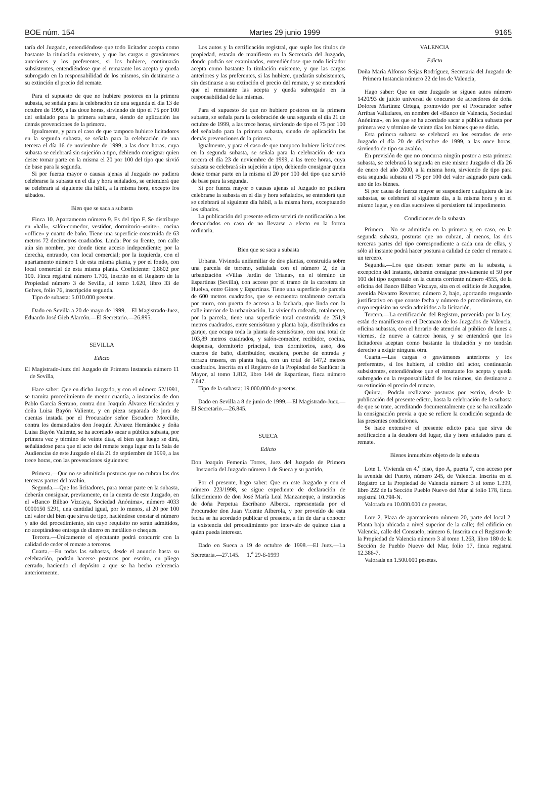BOE núm. 154 Martes 29 junio 1999 9165
taría del Juzgado, entendiéndose que todo licitador acepta como bastante la titulación existente, y que las cargas o gravámenes anteriores y los preferentes, si los hubiere, continuarán subsistentes, entendiéndose que el rematante los acepta y queda subrogado en la responsabilidad de los mismos, sin destinarse a su extinción el precio del remate.
Para el supuesto de que no hubiere postores en la primera subasta, se señala para la celebración de una segunda el día 13 de octubre de 1999, a las doce horas, sirviendo de tipo el 75 por 100 del señalado para la primera subasta, siendo de aplicación las demás prevenciones de la primera.
Igualmente, y para el caso de que tampoco hubiere licitadores en la segunda subasta, se señala para la celebración de una tercera el día 16 de noviembre de 1999, a las doce horas, cuya subasta se celebrará sin sujeción a tipo, debiendo consignar quien desee tomar parte en la misma el 20 por 100 del tipo que sirvió de base para la segunda.
Si por fuerza mayor o causas ajenas al Juzgado no pudiera celebrarse la subasta en el día y hora señalados, se entenderá que se celebrará al siguiente día hábil, a la misma hora, excepto los sábados.
Bien que se saca a subasta
Finca 10. Apartamento número 9. Es del tipo F. Se distribuye en «hall», salón-comedor, vestidor, dormitorio-«suite», cocina «office» y cuarto de baño. Tiene una superficie construida de 63 metros 72 decímetros cuadrados. Linda: Por su frente, con calle aún sin nombre, por donde tiene acceso independiente; por la derecha, entrando, con local comercial; por la izquierda, con el apartamento número 1 de esta misma planta, y por el fondo, con local comercial de esta misma planta. Coeficiente: 0,8602 por 100. Finca registral número 1.706, inscrito en el Registro de la Propiedad número 3 de Sevilla, al tomo 1.620, libro 33 de Gelves, folio 76, inscripción segunda.
Tipo de subasta: 5.010.000 pesetas.
Dado en Sevilla a 20 de mayo de 1999.—El Magistrado-Juez, Eduardo José Gieb Alarcón.—El Secretario.—26.895.
SEVILLA
Edicto
El Magistrado-Juez del Juzgado de Primera Instancia número 11 de Sevilla,
Hace saber: Que en dicho Juzgado, y con el número 52/1991, se tramita procedimiento de menor cuantía, a instancias de don Pablo García Serrano, contra don Joaquín Álvarez Hernández y doña Luisa Bayón Valiente, y en pieza separada de jura de cuentas instada por el Procurador señor Escudero Morcillo, contra los demandados don Joaquín Álvarez Hernández y doña Luisa Bayón Valiente, se ha acordado sacar a pública subasta, por primera vez y término de veinte días, el bien que luego se dirá, señalándose para que el acto del remate tenga lugar en la Sala de Audiencias de este Juzgado el día 21 de septiembre de 1999, a las trece horas, con las prevenciones siguientes:
Primera.—Que no se admitirán posturas que no cubran las dos terceras partes del avalúo.
Segunda.—Que los licitadores, para tomar parte en la subasta, deberán consignar, previamente, en la cuenta de este Juzgado, en el «Banco Bilbao Vizcaya, Sociedad Anónima», número 4033 0000150 5291, una cantidad igual, por lo menos, al 20 por 100 del valor del bien que sirva de tipo, haciéndose constar el número y año del procedimiento, sin cuyo requisito no serán admitidos, no aceptándose entrega de dinero en metálico o cheques.
Tercera.—Únicamente el ejecutante podrá concurrir con la calidad de ceder el remate a terceros.
Cuarta.—En todas las subastas, desde el anuncio hasta su celebración, podrán hacerse posturas por escrito, en pliego cerrado, haciendo el depósito a que se ha hecho referencia anteriormente.
Los autos y la certificación registral, que suple los títulos de propiedad, estarán de manifiesto en la Secretaría del Juzgado, donde podrán ser examinados, entendiéndose que todo licitador acepta como bastante la titulación existente, y que las cargas anteriores y las preferentes, si las hubiere, quedarán subsistentes, sin destinarse a su extinción el precio del remate, y se entenderá que el rematante las acepta y queda subrogado en la responsabilidad de las mismas.
Para el supuesto de que no hubiere postores en la primera subasta, se señala para la celebración de una segunda el día 21 de octubre de 1999, a las trece horas, sirviendo de tipo el 75 por 100 del señalado para la primera subasta, siendo de aplicación las demás prevenciones de la primera.
Igualmente, y para el caso de que tampoco hubiere licitadores en la segunda subasta, se señala para la celebración de una tercera el día 23 de noviembre de 1999, a las trece horas, cuya subasta se celebrará sin sujeción a tipo, debiendo consignar quien desee tomar parte en la misma el 20 por 100 del tipo que sirvió de base para la segunda.
Si por fuerza mayor o causas ajenas al Juzgado no pudiera celebrarse la subasta en el día y hora señalados, se entenderá que se celebrará al siguiente día hábil, a la misma hora, exceptuando los sábados.
La publicación del presente edicto servirá de notificación a los demandados en caso de no llevarse a efecto en la forma ordinaria.
Bien que se saca a subasta
Urbana. Vivienda unifamiliar de dos plantas, construida sobre una parcela de terreno, señalada con el número 2, de la urbanización «Villas Jardín de Triana», en el término de Espartinas (Sevilla), con acceso por el tramo de la carretera de Huelva, entre Gines y Espartinas. Tiene una superficie de parcela de 600 metros cuadrados, que se encuentra totalmente cercada por muro, con puerta de acceso a la fachada, que linda con la calle interior de la urbanización. La vivienda rodeada, totalmente, por la parcela, tiene una superficie total construida de 251,9 metros cuadrados, entre semisótano y planta baja, distribuidos en garaje, que ocupa toda la planta de semisótano, con una total de 103,89 metros cuadrados, y salón-comedor, recibidor, cocina, despensa, dormitorio principal, tres dormitorios, aseo, dos cuartos de baño, distribuidor, escalera, porche de entrada y terraza trasera, en planta baja, con un total de 147,2 metros cuadrados. Inscrita en el Registro de la Propiedad de Sanlúcar la Mayor, al tomo 1.812, libro 144 de Espartinas, finca número 7.647.
Tipo de la subasta: 19.000.000 de pesetas.
Dado en Sevilla a 8 de junio de 1999.—El Magistrado-Juez.—El Secretario.—26.845.
SUECA
Edicto
Don Joaquín Femenia Torres, Juez del Juzgado de Primera Instancia del Juzgado número 1 de Sueca y su partido,
Por el presente, hago saber: Que en este Juzgado y con el número 223/1998, se sigue expediente de declaración de fallecimiento de don José María Leal Manzaneque, a instancias de doña Perpetua Escribano Alberca, representada por el Procurador don Juan Vicente Alberola, y por proveído de esta fecha se ha acordado publicar el presente, a fin de dar a conocer la existencia del procedimiento por intervalo de quince días a quien pueda interesar.
Dado en Sueca a 19 de octubre de 1998.—El Juez.—La Secretaria.—27.145. 1.<sup>a</sup> 29-6-1999
VALENCIA
Edicto
Doña María Alfonso Seijas Rodríguez, Secretaria del Juzgado de Primera Instancia número 22 de los de Valencia,
Hago saber: Que en este Juzgado se siguen autos número 1420/93 de juicio universal de concurso de acreedores de doña Dolores Martínez Ortega, promovido por el Procurador señor Arribas Valladares, en nombre del «Banco de Valencia, Sociedad Anónima», en los que se ha acordado sacar a pública subasta por primera vez y término de veinte días los bienes que se dirán.
Esta primera subasta se celebrará en los estrados de este Juzgado el día 20 de diciembre de 1999, a las once horas, sirviendo de tipo su avalúo.
En previsión de que no concurra ningún postor a esta primera subasta, se celebrará la segunda en este mismo Juzgado el día 26 de enero del año 2000, a la misma hora, sirviendo de tipo para esta segunda subasta el 75 por 100 del valor asignado para cada uno de los bienes.
Si por causa de fuerza mayor se suspendiere cualquiera de las subastas, se celebrará al siguiente día, a la misma hora y en el mismo lugar, y en días sucesivos si persistiere tal impedimento.
Condiciones de la subasta
Primera.—No se admitirán en la primera y, en caso, en la segunda subasta, posturas que no cubran, al menos, las dos terceras partes del tipo correspondiente a cada una de ellas, y sólo al instante podrá hacer postura a calidad de ceder el remate a un tercero.
Segunda.—Los que deseen tomar parte en la subasta, a excepción del instante, deberán consignar previamente el 50 por 100 del tipo expresado en la cuenta corriente número 4555, de la oficina del Banco Bilbao Vizcaya, sita en el edificio de Juzgados, avenida Navarro Reverter, número 2, bajo, aportando resguardo justificativo en que conste fecha y número de procedimiento, sin cuyo requisito no serán admitidos a la licitación.
Tercera.—La certificación del Registro, prevenida por la Ley, están de manifiesto en el Decanato de los Juzgados de Valencia, oficina subastas, con el horario de atención al público de lunes a viernes, de nueve a catorce horas, y se entenderá que los licitadores aceptan como bastante la titulación y no tendrán derecho a exigir ninguna otra.
Cuarta.—Las cargas o gravámenes anteriores y los preferentes, si los hubiere, al crédito del actor, continuarán subsistentes, entendiéndose que el rematante los acepta y queda subrogado en la responsabilidad de los mismos, sin destinarse a su extinción el precio del remate.
Quinta.—Podrán realizarse posturas por escrito, desde la publicación del presente edicto, hasta la celebración de la subasta de que se trate, acreditando documentalmente que se ha realizado la consignación previa a que se refiere la condición segunda de las presentes condiciones.
Se hace extensivo el presente edicto para que sirva de notificación a la deudora del lugar, día y hora señalados para el remate.
Bienes inmuebles objeto de la subasta
Lote 1. Vivienda en 4.<sup>o</sup> piso, tipo A, puerta 7, con acceso por la avenida del Puerto, número 245, de Valencia. Inscrita en el Registro de la Propiedad de Valencia número 3 al tomo 1.399, libro 222 de la Sección Pueblo Nuevo del Mar al folio 178, finca registral 10.798-N.
Valorada en 10.000.000 de pesetas.
Lote 2. Plaza de aparcamiento número 20, parte del local 2. Planta baja ubicada a nivel superior de la calle; del edificio en Valencia, calle del Consuelo, número 6. Inscrita en el Registro de la Propiedad de Valencia número 3 al tomo 1.263, libro 180 de la Sección de Pueblo Nuevo del Mar, folio 17, finca registral 12.386-7.
Valorada en 1.500.000 pesetas.